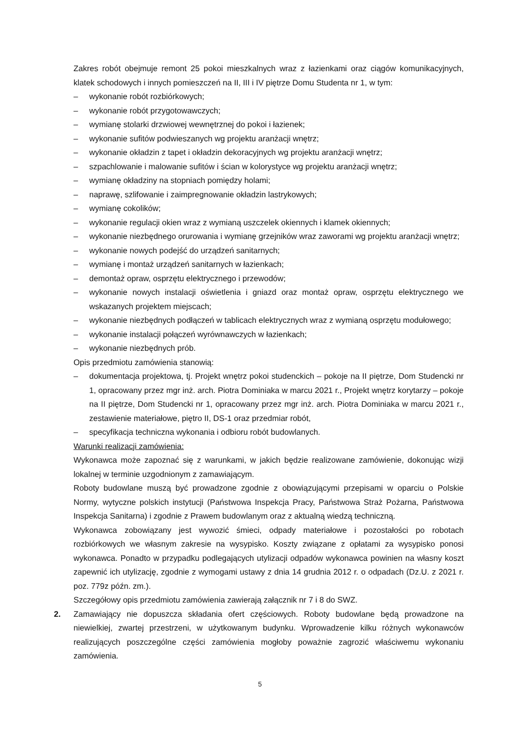Zakres robót obejmuje remont 25 pokoi mieszkalnych wraz z łazienkami oraz ciągów komunikacyjnych, klatek schodowych i innych pomieszczeń na II, III i IV piętrze Domu Studenta nr 1, w tym:
– wykonanie robót rozbiórkowych;
– wykonanie robót przygotowawczych;
– wymianę stolarki drzwiowej wewnętrznej do pokoi i łazienek;
– wykonanie sufitów podwieszanych wg projektu aranżacji wnętrz;
– wykonanie okładzin z tapet i okładzin dekoracyjnych wg projektu aranżacji wnętrz;
– szpachlowanie i malowanie sufitów i ścian w kolorystyce wg projektu aranżacji wnętrz;
– wymianę okładziny na stopniach pomiędzy holami;
– naprawę, szlifowanie i zaimpregnowanie okładzin lastrykowych;
– wymianę cokolików;
– wykonanie regulacji okien wraz z wymianą uszczelek okiennych i klamek okiennych;
– wykonanie niezbędnego orurowania i wymianę grzejników wraz zaworami wg projektu aranżacji wnętrz;
– wykonanie nowych podejść do urządzeń sanitarnych;
– wymianę i montaż urządzeń sanitarnych w łazienkach;
– demontaż opraw, osprzętu elektrycznego i przewodów;
– wykonanie nowych instalacji oświetlenia i gniazd oraz montaż opraw, osprzętu elektrycznego we wskazanych projektem miejscach;
– wykonanie niezbędnych podłączeń w tablicach elektrycznych wraz z wymianą osprzętu modułowego;
– wykonanie instalacji połączeń wyrównawczych w łazienkach;
– wykonanie niezbędnych prób.
Opis przedmiotu zamówienia stanowią:
– dokumentacja projektowa, tj. Projekt wnętrz pokoi studenckich – pokoje na II piętrze, Dom Studencki nr 1, opracowany przez mgr inż. arch. Piotra Dominiaka w marcu 2021 r., Projekt wnętrz korytarzy – pokoje na II piętrze, Dom Studencki nr 1, opracowany przez mgr inż. arch. Piotra Dominiaka w marcu 2021 r., zestawienie materiałowe, piętro II, DS-1 oraz przedmiar robót,
– specyfikacja techniczna wykonania i odbioru robót budowlanych.
Warunki realizacji zamówienia:
Wykonawca może zapoznać się z warunkami, w jakich będzie realizowane zamówienie, dokonując wizji lokalnej w terminie uzgodnionym z zamawiającym.
Roboty budowlane muszą być prowadzone zgodnie z obowiązującymi przepisami w oparciu o Polskie Normy, wytyczne polskich instytucji (Państwowa Inspekcja Pracy, Państwowa Straż Pożarna, Państwowa Inspekcja Sanitarna) i zgodnie z Prawem budowlanym oraz z aktualną wiedzą techniczną.
Wykonawca zobowiązany jest wywozić śmieci, odpady materiałowe i pozostałości po robotach rozbiórkowych we własnym zakresie na wysypisko. Koszty związane z opłatami za wysypisko ponosi wykonawca. Ponadto w przypadku podlegających utylizacji odpadów wykonawca powinien na własny koszt zapewnić ich utylizację, zgodnie z wymogami ustawy z dnia 14 grudnia 2012 r. o odpadach (Dz.U. z 2021 r. poz. 779z późn. zm.).
Szczegółowy opis przedmiotu zamówienia zawierają załącznik nr 7 i 8 do SWZ.
2. Zamawiający nie dopuszcza składania ofert częściowych. Roboty budowlane będą prowadzone na niewielkiej, zwartej przestrzeni, w użytkowanym budynku. Wprowadzenie kilku różnych wykonawców realizujących poszczególne części zamówienia mogłoby poważnie zagrozić właściwemu wykonaniu zamówienia.
5